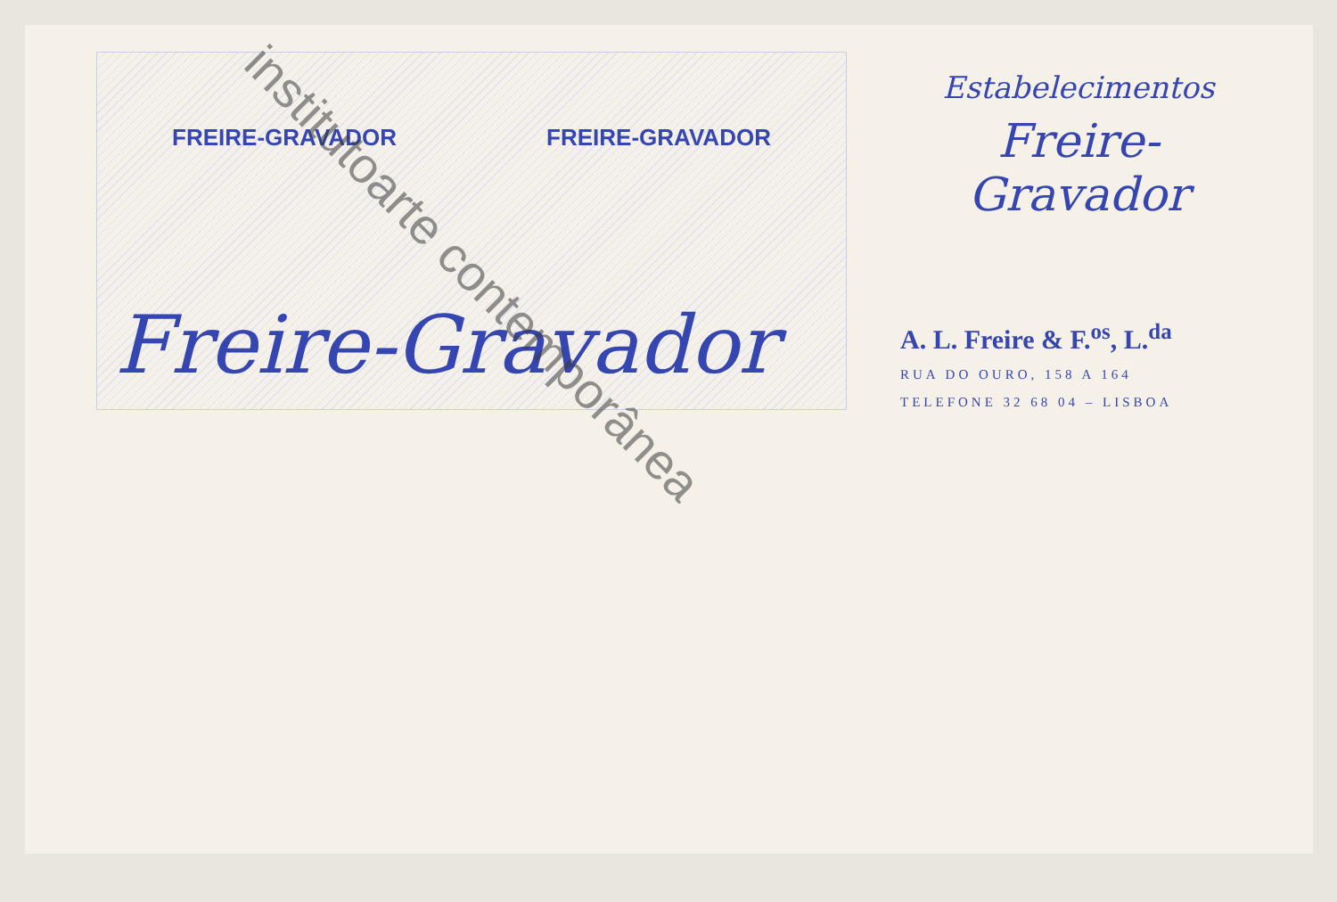FREIRE-GRAVADOR FREIRE-GRAVADOR
Freire-Gravador
Estabelecimentos
Freire-Gravador
A. L. Freire & F.<sup>os</sup>, L.<sup>da</sup>
RUA DO OURO, 158 A 164
TELEFONE 32 68 04 – LISBOA
institutoarte contemporânea